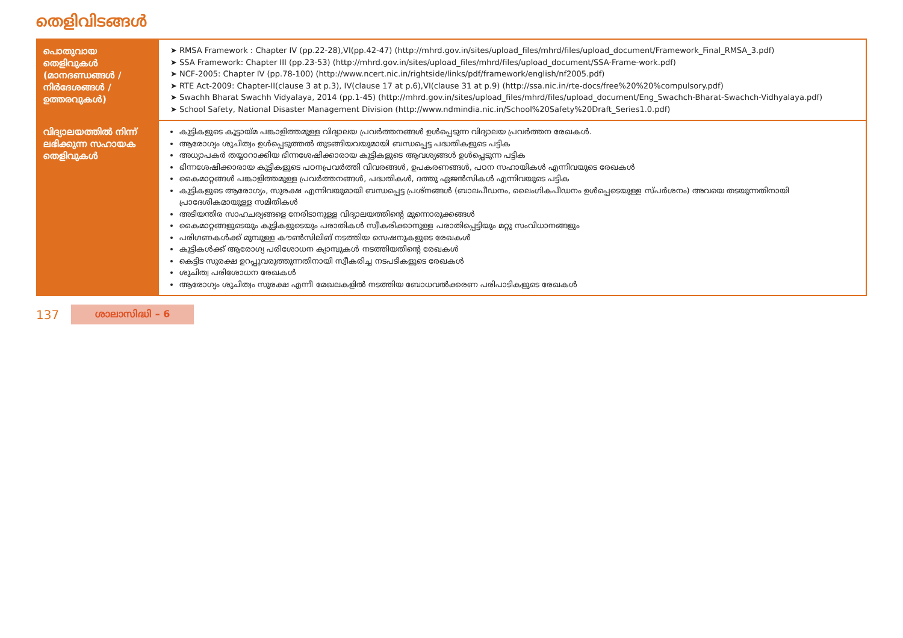തെളിവിടങ്ങൾ
| പൊതുവായ തെളിവുകൾ (മാനദണ്ഡങ്ങൾ / നിർദേശങ്ങൾ / ഉത്തരവുകൾ) | RMSA Framework : Chapter IV (pp.22-28),VI(pp.42-47) (http://mhrd.gov.in/sites/upload_files/mhrd/files/upload_document/Framework_Final_RMSA_3.pdf) SSA Framework: Chapter III (pp.23-53) (http://mhrd.gov.in/sites/upload_files/mhrd/files/upload_document/SSA-Frame-work.pdf) NCF-2005: Chapter IV (pp.78-100) (http://www.ncert.nic.in/rightside/links/pdf/framework/english/nf2005.pdf) RTE Act-2009: Chapter-II(clause 3 at p.3), IV(clause 17 at p.6),VI(clause 31 at p.9) (http://ssa.nic.in/rte-docs/free%20%20%compulsory.pdf) Swachh Bharat Swachh Vidyalaya, 2014 (pp.1-45) (http://mhrd.gov.in/sites/upload_files/mhrd/files/upload_document/Eng_Swachch-Bharat-Swachch-Vidhyalaya.pdf) School Safety, National Disaster Management Division (http://www.ndmindia.nic.in/School%20Safety%20Draft_Series1.0.pdf) |
| വിദ്യാലയത്തിൽ നിന്ന് ലഭിക്കുന്ന സഹായക തെളിവുകൾ | കുട്ടികളുടെ കൂട്ടായ്മ പങ്കാളിത്തമുള്ള വിദ്യാലയ പ്രവർത്തനങ്ങൾ ഉൾപ്പെടുന്ന വിദ്യാലയ പ്രവർത്തന രേഖകൾ. ആരോഗ്യം ശുചിത്വം ഉൾപ്പെടുത്തൽ തുടങ്ങിയവയുമായി ബന്ധപ്പെട്ട പദ്ധതികളുടെ പട്ടിക അധ്യാപകർ തയ്യാറാക്കിയ ഭിന്നശേഷിക്കാരായ കുട്ടികളുടെ ആവശ്യങ്ങൾ ഉൾപ്പെടുന്ന പട്ടിക ഭിന്നശേഷിക്കാരായ കുട്ടികളുടെ പഠനപ്രവർത്തി വിവരങ്ങൾ, ഉപകരണങ്ങൾ, പഠന സഹായികൾ എന്നിവയുടെ രേഖകൾ കൈമാറ്റങ്ങൾ പങ്കാളിത്തമുള്ള പ്രവർത്തനങ്ങൾ, പദ്ധതികൾ, ദത്തു ഏജൻസികൾ എന്നിവയുടെ പട്ടിക കുട്ടികളുടെ ആരോഗ്യം, സുരക്ഷ എന്നിവയുമായി ബന്ധപ്പെട്ട പ്രശ്നങ്ങൾ (ബാലപീഡനം, ലൈംഗികപീഡനം ഉൾപ്പെടെയുള്ള സ്പർശനം) അവയെ തടയുന്നതിനായി പ്രാദേശികമായുള്ള സമിതികൾ അടിയന്തിര സാഹചര്യങ്ങളെ നേരിടാനുള്ള വിദ്യാലയത്തിന്റെ മുന്നൊരുക്കങ്ങൾ കൈമാറ്റങ്ങളുടെയും കുട്ടികളുടെയും പരാതികൾ സ്വീകരിക്കാനുള്ള പരാതിപ്പെട്ടിയും മറ്റു സംവിധാനങ്ങളും പരിഗണകൾക്ക് മുമ്പുള്ള കൗൺസിലിങ് നടത്തിയ സെഷനുകളുടെ രേഖകൾ കുട്ടികൾക്ക് ആരോഗ്യ പരിശോധന ക്യാമ്പുകൾ നടത്തിയതിന്റെ രേഖകൾ കെട്ടിട സുരക്ഷ ഉറപ്പുവരുത്തുന്നതിനായി സ്വീകരിച്ച നടപടികളുടെ രേഖകൾ ശുചിത്വ പരിശോധന രേഖകൾ ആരോഗ്യം ശുചിത്വം സുരക്ഷ എന്നീ മേഖലകളിൽ നടത്തിയ ബോധവൽക്കരണ പരിപാടികളുടെ രേഖകൾ |
137 ശാലാസിദ്ധി – 6